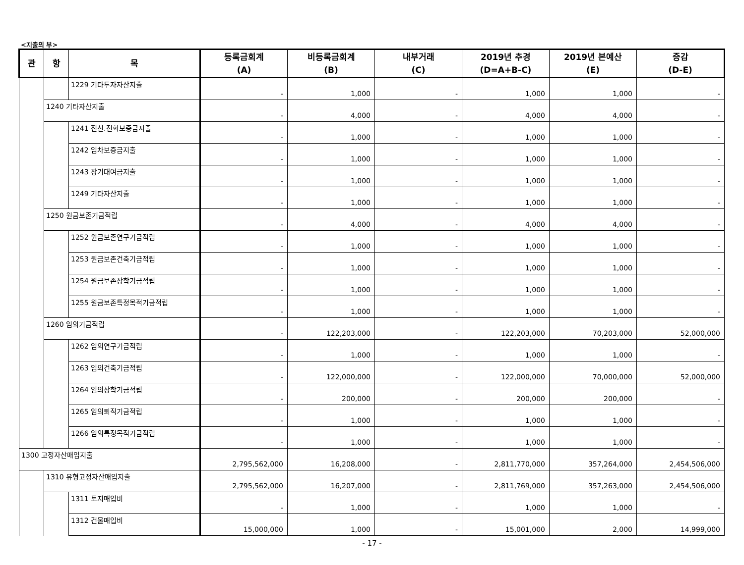<지출의 부>
| 관 | 항 | 목 | 등록금회계 (A) | 비등록금회계 (B) | 내부거래 (C) | 2019년 추경 (D=A+B-C) | 2019년 본예산 (E) | 증감 (D-E) |
| --- | --- | --- | --- | --- | --- | --- | --- | --- |
| | | 1229 기타투자자산지출 | - | 1,000 | - | 1,000 | 1,000 | - |
| | 1240 기타자산지출 | | - | 4,000 | - | 4,000 | 4,000 | - |
| | | 1241 전신.전화보증금지출 | - | 1,000 | - | 1,000 | 1,000 | - |
| | | 1242 임차보증금지출 | - | 1,000 | - | 1,000 | 1,000 | - |
| | | 1243 장기대여금지출 | - | 1,000 | - | 1,000 | 1,000 | - |
| | | 1249 기타자산지출 | - | 1,000 | - | 1,000 | 1,000 | - |
| | 1250 원금보존기금적립 | | - | 4,000 | - | 4,000 | 4,000 | - |
| | | 1252 원금보존연구기금적립 | - | 1,000 | - | 1,000 | 1,000 | - |
| | | 1253 원금보존건축기금적립 | - | 1,000 | - | 1,000 | 1,000 | - |
| | | 1254 원금보존장학기금적립 | - | 1,000 | - | 1,000 | 1,000 | - |
| | | 1255 원금보존특정목적기금적립 | - | 1,000 | - | 1,000 | 1,000 | - |
| | 1260 임의기금적립 | | - | 122,203,000 | - | 122,203,000 | 70,203,000 | 52,000,000 |
| | | 1262 임의연구기금적립 | - | 1,000 | - | 1,000 | 1,000 | - |
| | | 1263 임의건축기금적립 | - | 122,000,000 | - | 122,000,000 | 70,000,000 | 52,000,000 |
| | | 1264 임의장학기금적립 | - | 200,000 | - | 200,000 | 200,000 | - |
| | | 1265 임의퇴직기금적립 | - | 1,000 | - | 1,000 | 1,000 | - |
| | | 1266 임의특정목적기금적립 | - | 1,000 | - | 1,000 | 1,000 | - |
| 1300 고정자산매입지출 | | | 2,795,562,000 | 16,208,000 | - | 2,811,770,000 | 357,264,000 | 2,454,506,000 |
| | 1310 유형고정자산매입지출 | | 2,795,562,000 | 16,207,000 | - | 2,811,769,000 | 357,263,000 | 2,454,506,000 |
| | | 1311 토지매입비 | - | 1,000 | - | 1,000 | 1,000 | - |
| | | 1312 건물매입비 | 15,000,000 | 1,000 | - | 15,001,000 | 2,000 | 14,999,000 |
- 17 -